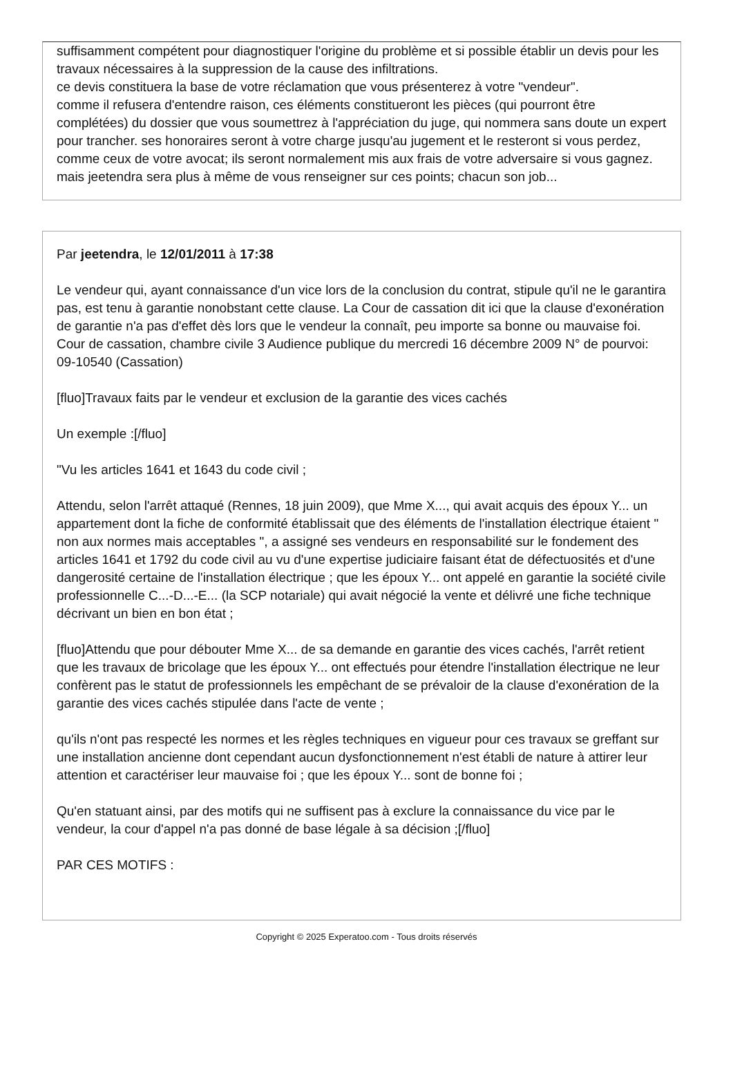suffisamment compétent pour diagnostiquer l'origine du problème et si possible établir un devis pour les travaux nécessaires à la suppression de la cause des infiltrations.
ce devis constituera la base de votre réclamation que vous présenterez à votre "vendeur".
comme il refusera d'entendre raison, ces éléments constitueront les pièces (qui pourront être complétées) du dossier que vous soumettrez à l'appréciation du juge, qui nommera sans doute un expert pour trancher. ses honoraires seront à votre charge jusqu'au jugement et le resteront si vous perdez, comme ceux de votre avocat; ils seront normalement mis aux frais de votre adversaire si vous gagnez.
mais jeetendra sera plus à même de vous renseigner sur ces points; chacun son job...
Par jeetendra, le 12/01/2011 à 17:38
Le vendeur qui, ayant connaissance d'un vice lors de la conclusion du contrat, stipule qu'il ne le garantira pas, est tenu à garantie nonobstant cette clause. La Cour de cassation dit ici que la clause d'exonération de garantie n'a pas d'effet dès lors que le vendeur la connaît, peu importe sa bonne ou mauvaise foi. Cour de cassation, chambre civile 3 Audience publique du mercredi 16 décembre 2009 N° de pourvoi: 09-10540 (Cassation)
[fluo]Travaux faits par le vendeur et exclusion de la garantie des vices cachés
Un exemple :[/fluo]
"Vu les articles 1641 et 1643 du code civil ;
Attendu, selon l'arrêt attaqué (Rennes, 18 juin 2009), que Mme X..., qui avait acquis des époux Y... un appartement dont la fiche de conformité établissait que des éléments de l'installation électrique étaient " non aux normes mais acceptables ", a assigné ses vendeurs en responsabilité sur le fondement des articles 1641 et 1792 du code civil au vu d'une expertise judiciaire faisant état de défectuosités et d'une dangerosité certaine de l'installation électrique ; que les époux Y... ont appelé en garantie la société civile professionnelle C...-D...-E... (la SCP notariale) qui avait négocié la vente et délivré une fiche technique décrivant un bien en bon état ;
[fluo]Attendu que pour débouter Mme X... de sa demande en garantie des vices cachés, l'arrêt retient que les travaux de bricolage que les époux Y... ont effectués pour étendre l'installation électrique ne leur confèrent pas le statut de professionnels les empêchant de se prévaloir de la clause d'exonération de la garantie des vices cachés stipulée dans l'acte de vente ;
qu'ils n'ont pas respecté les normes et les règles techniques en vigueur pour ces travaux se greffant sur une installation ancienne dont cependant aucun dysfonctionnement n'est établi de nature à attirer leur attention et caractériser leur mauvaise foi ; que les époux Y... sont de bonne foi ;
Qu'en statuant ainsi, par des motifs qui ne suffisent pas à exclure la connaissance du vice par le vendeur, la cour d'appel n'a pas donné de base légale à sa décision ;[/fluo]
PAR CES MOTIFS :
Copyright © 2025 Experatoo.com - Tous droits réservés